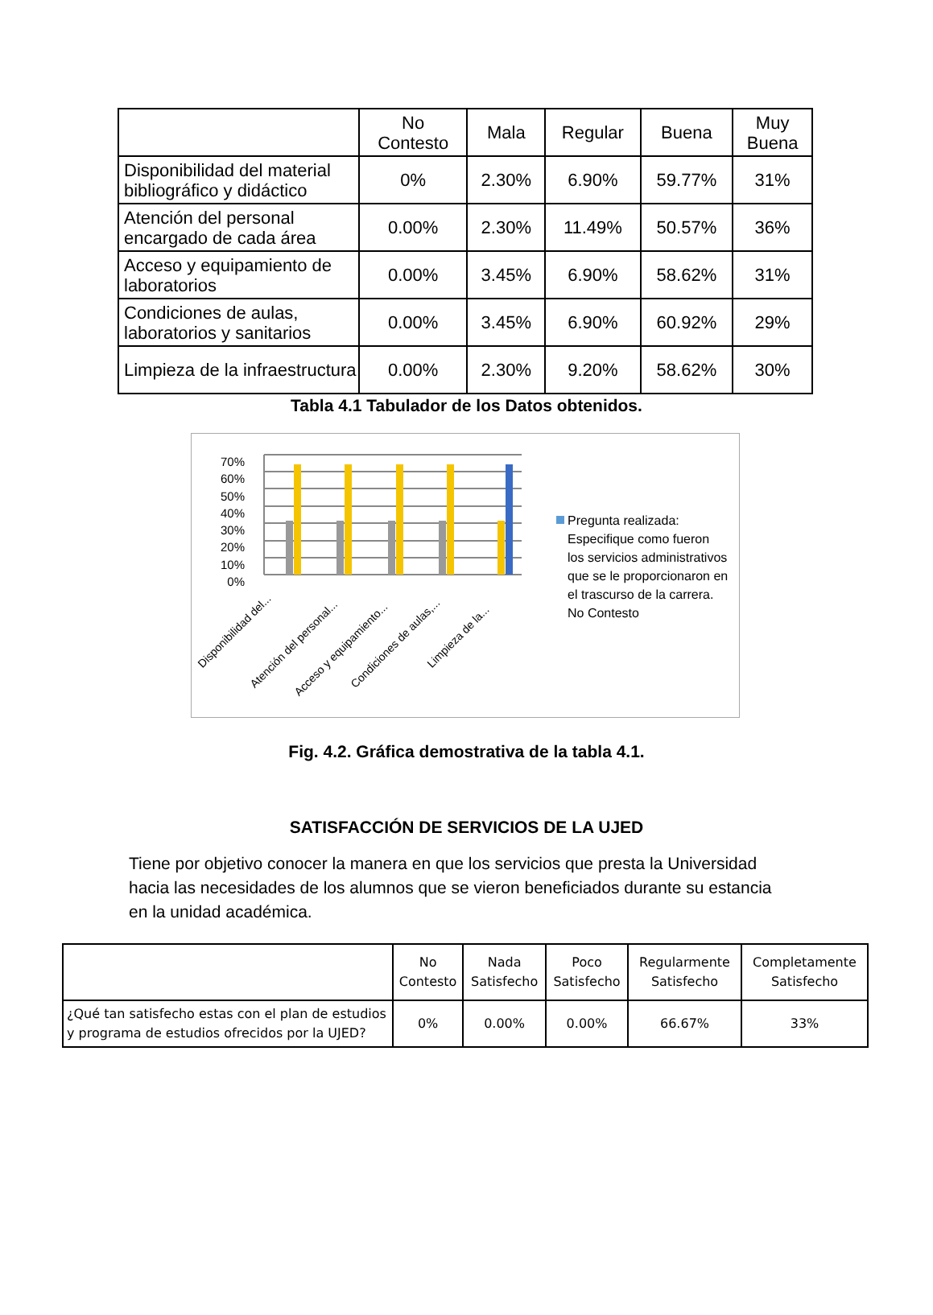| | No Contesto | Mala | Regular | Buena | Muy Buena |
| Disponibilidad del material bibliográfico y didáctico | 0% | 2.30% | 6.90% | 59.77% | 31% |
| Atención del personal encargado de cada área | 0.00% | 2.30% | 11.49% | 50.57% | 36% |
| Acceso y equipamiento de laboratorios | 0.00% | 3.45% | 6.90% | 58.62% | 31% |
| Condiciones de aulas, laboratorios y sanitarios | 0.00% | 3.45% | 6.90% | 60.92% | 29% |
| Limpieza de la infraestructura | 0.00% | 2.30% | 9.20% | 58.62% | 30% |
Tabla 4.1 Tabulador de los Datos obtenidos.
70%
60%
50%
40%
30%
20%
10%
0%
Pregunta realizada: Especifique como fueron los servicios administrativos que se le proporcionaron en el trascurso de la carrera. No Contesto
Disponibilidad del...
Atención del personal...
Acceso y equipamiento...
Condiciones de aulas,...
Limpieza de la...
Fig. 4.2. Gráfica demostrativa de la tabla 4.1.
SATISFACCIÓN DE SERVICIOS DE LA UJED
Tiene por objetivo conocer la manera en que los servicios que presta la Universidad hacia las necesidades de los alumnos que se vieron beneficiados durante su estancia en la unidad académica.
| | No Contesto | Nada Satisfecho | Poco Satisfecho | Regularmente Satisfecho | Completamente Satisfecho |
| ¿Qué tan satisfecho estas con el plan de estudios y programa de estudios ofrecidos por la UJED? | 0% | 0.00% | 0.00% | 66.67% | 33% |